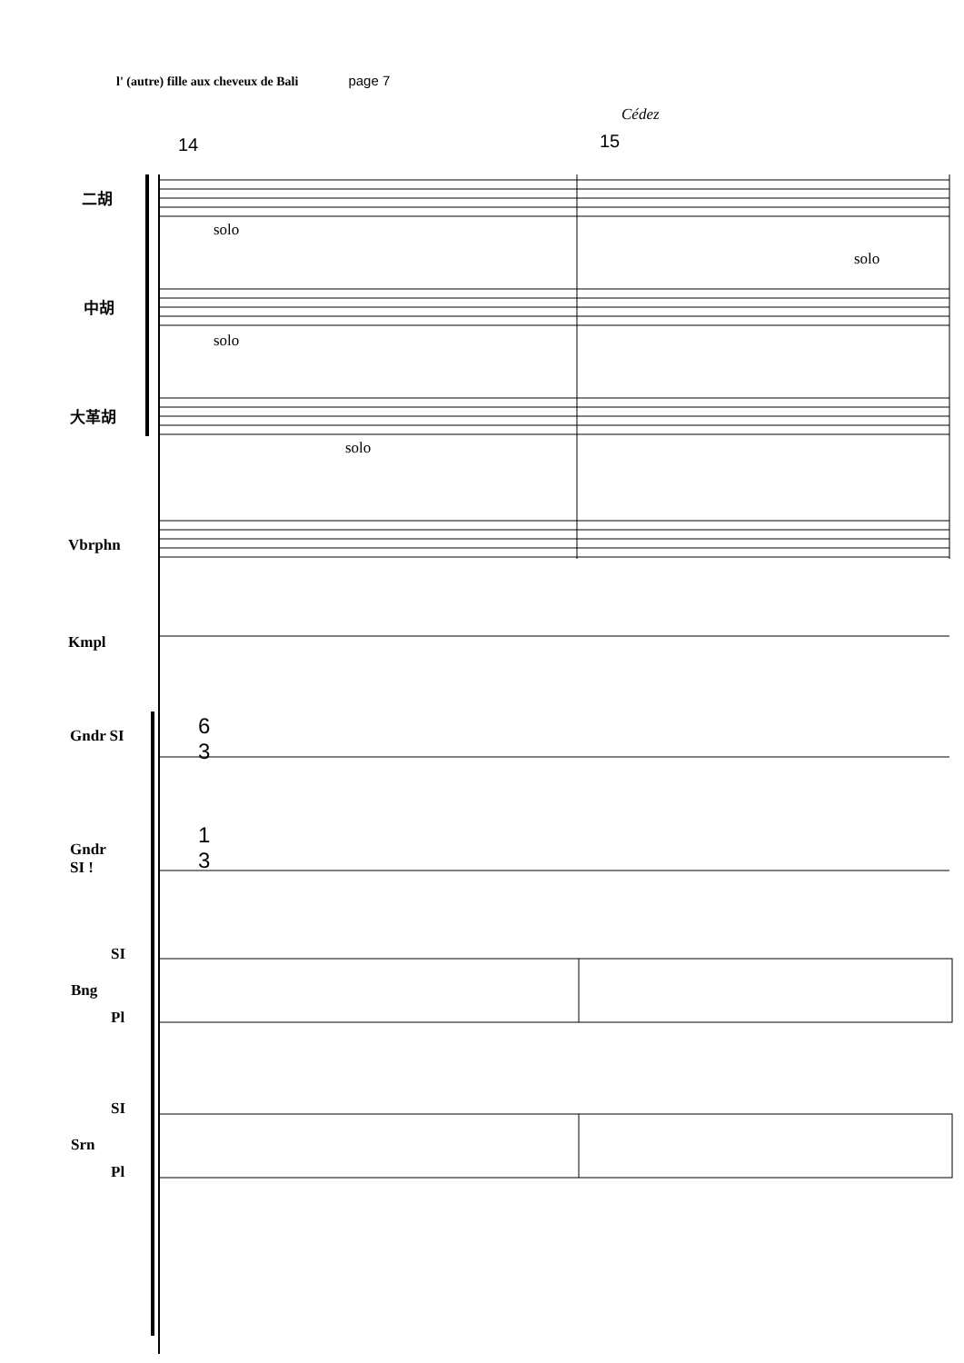l' (autre) fille aux cheveux de Bali page 7
Cédez
14 15
二胡
solo
solo
中胡
solo
大革胡
solo
Vbrphn
Kmpl
Gndr SI
6
3
Gndr
SI !
1
3
SI
Bng
Pl
SI
Srn
Pl